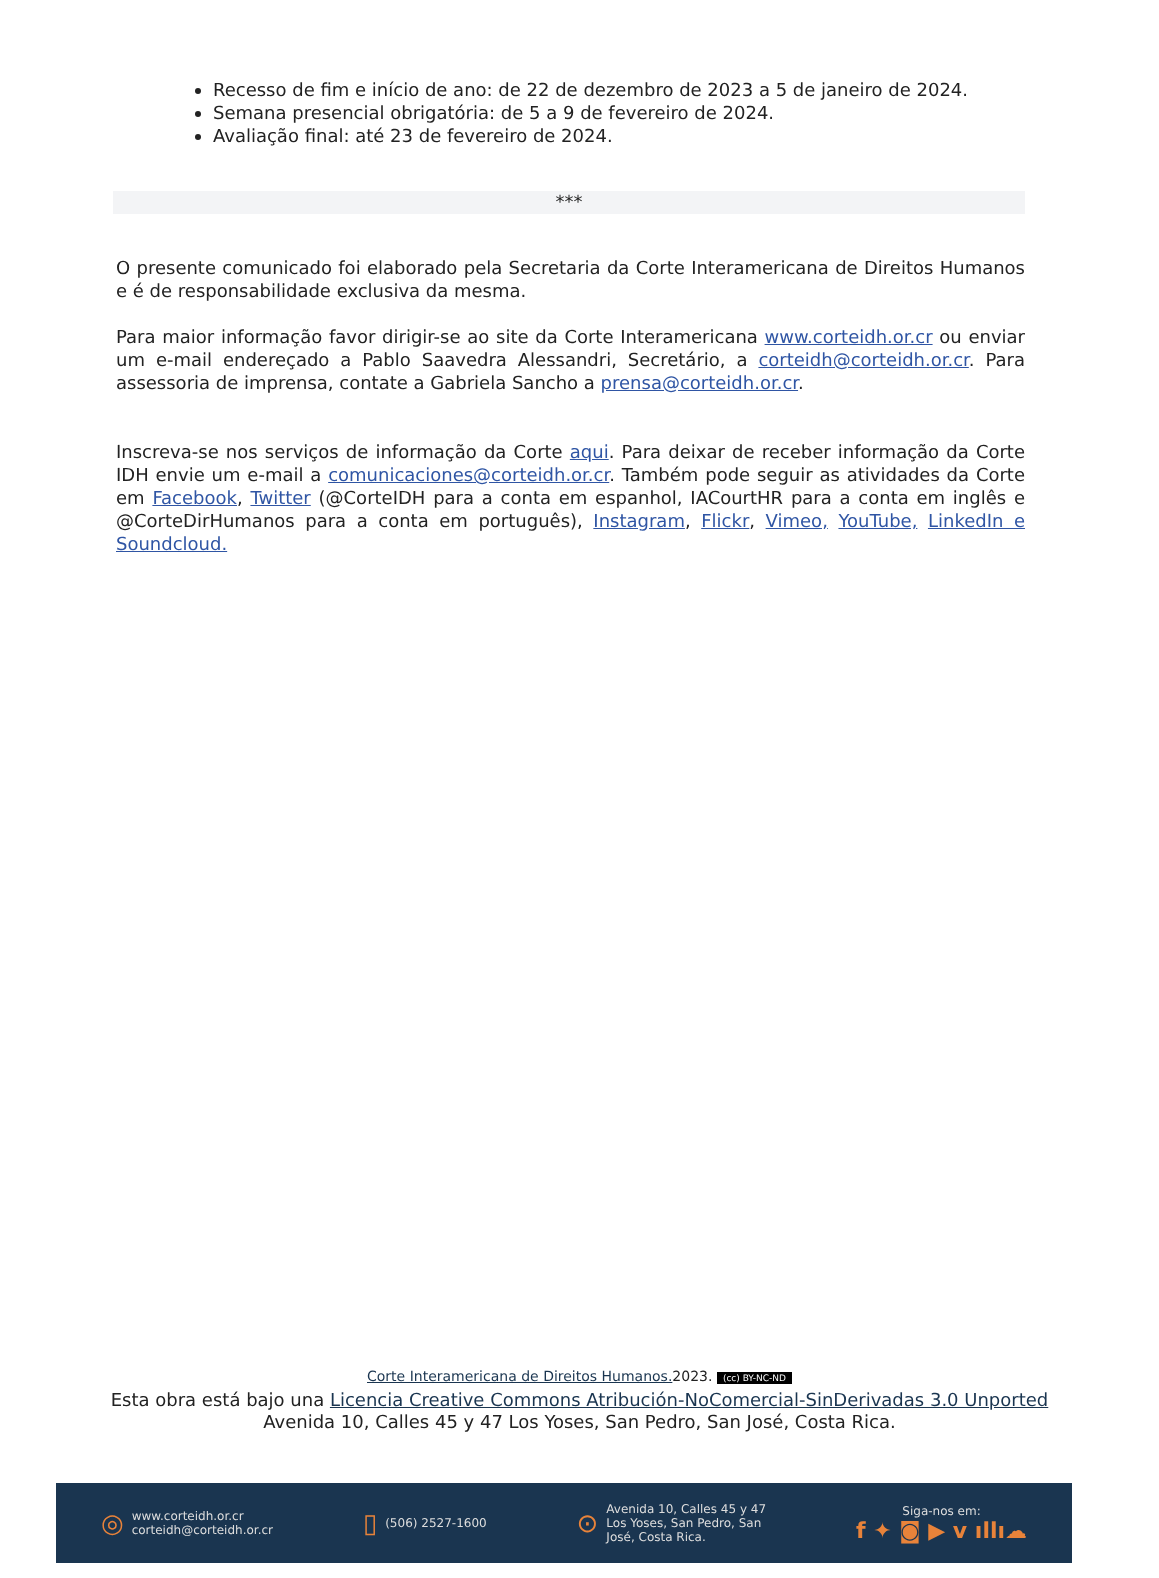Recesso de fim e início de ano: de 22 de dezembro de 2023 a 5 de janeiro de 2024.
Semana presencial obrigatória: de 5 a 9 de fevereiro de 2024.
Avaliação final: até 23 de fevereiro de 2024.
***
O presente comunicado foi elaborado pela Secretaria da Corte Interamericana de Direitos Humanos e é de responsabilidade exclusiva da mesma.
Para maior informação favor dirigir-se ao site da Corte Interamericana www.corteidh.or.cr ou enviar um e-mail endereçado a Pablo Saavedra Alessandri, Secretário, a corteidh@corteidh.or.cr. Para assessoria de imprensa, contate a Gabriela Sancho a prensa@corteidh.or.cr.
Inscreva-se nos serviços de informação da Corte aqui. Para deixar de receber informação da Corte IDH envie um e-mail a comunicaciones@corteidh.or.cr. Também pode seguir as atividades da Corte em Facebook, Twitter (@CorteIDH para a conta em espanhol, IACourtHR para a conta em inglês e @CorteDirHumanos para a conta em português), Instagram, Flickr, Vimeo, YouTube, LinkedIn e Soundcloud.
Corte Interamericana de Direitos Humanos. 2023. (cc) BY-NC-ND
Esta obra está bajo una Licencia Creative Commons Atribución-NoComercial-SinDerivadas 3.0 Unported
Avenida 10, Calles 45 y 47 Los Yoses, San Pedro, San José, Costa Rica.
◎ www.corteidh.or.cr
corteidh@corteidh.or.cr
▯ (506) 2527-1600
⊙ Avenida 10, Calles 45 y 47
Los Yoses, San Pedro, San
José, Costa Rica.
Siga-nos em:
f ✦ ◙ ▶ v ıllı☁